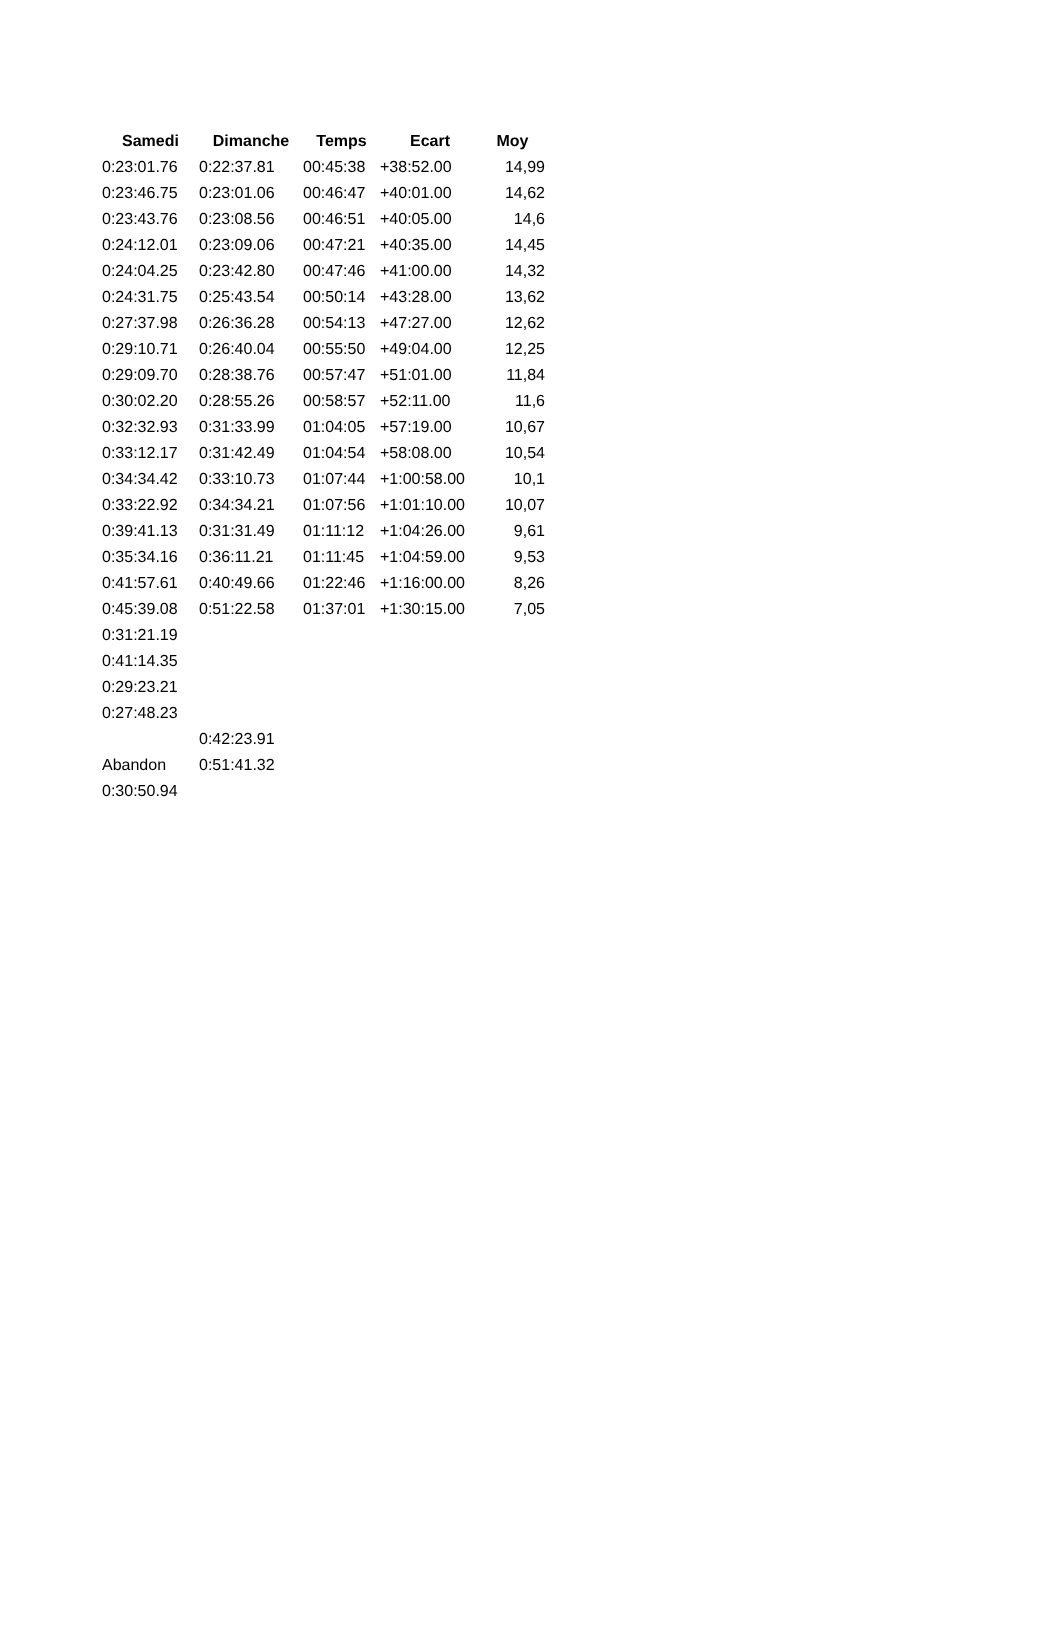| Samedi | Dimanche | Temps | Ecart | Moy |
| --- | --- | --- | --- | --- |
| 0:23:01.76 | 0:22:37.81 | 00:45:38 | +38:52.00 | 14,99 |
| 0:23:46.75 | 0:23:01.06 | 00:46:47 | +40:01.00 | 14,62 |
| 0:23:43.76 | 0:23:08.56 | 00:46:51 | +40:05.00 | 14,6 |
| 0:24:12.01 | 0:23:09.06 | 00:47:21 | +40:35.00 | 14,45 |
| 0:24:04.25 | 0:23:42.80 | 00:47:46 | +41:00.00 | 14,32 |
| 0:24:31.75 | 0:25:43.54 | 00:50:14 | +43:28.00 | 13,62 |
| 0:27:37.98 | 0:26:36.28 | 00:54:13 | +47:27.00 | 12,62 |
| 0:29:10.71 | 0:26:40.04 | 00:55:50 | +49:04.00 | 12,25 |
| 0:29:09.70 | 0:28:38.76 | 00:57:47 | +51:01.00 | 11,84 |
| 0:30:02.20 | 0:28:55.26 | 00:58:57 | +52:11.00 | 11,6 |
| 0:32:32.93 | 0:31:33.99 | 01:04:05 | +57:19.00 | 10,67 |
| 0:33:12.17 | 0:31:42.49 | 01:04:54 | +58:08.00 | 10,54 |
| 0:34:34.42 | 0:33:10.73 | 01:07:44 | +1:00:58.00 | 10,1 |
| 0:33:22.92 | 0:34:34.21 | 01:07:56 | +1:01:10.00 | 10,07 |
| 0:39:41.13 | 0:31:31.49 | 01:11:12 | +1:04:26.00 | 9,61 |
| 0:35:34.16 | 0:36:11.21 | 01:11:45 | +1:04:59.00 | 9,53 |
| 0:41:57.61 | 0:40:49.66 | 01:22:46 | +1:16:00.00 | 8,26 |
| 0:45:39.08 | 0:51:22.58 | 01:37:01 | +1:30:15.00 | 7,05 |
| 0:31:21.19 | | | | |
| 0:41:14.35 | | | | |
| 0:29:23.21 | | | | |
| 0:27:48.23 | | | | |
| | 0:42:23.91 | | | |
| Abandon | 0:51:41.32 | | | |
| 0:30:50.94 | | | | |